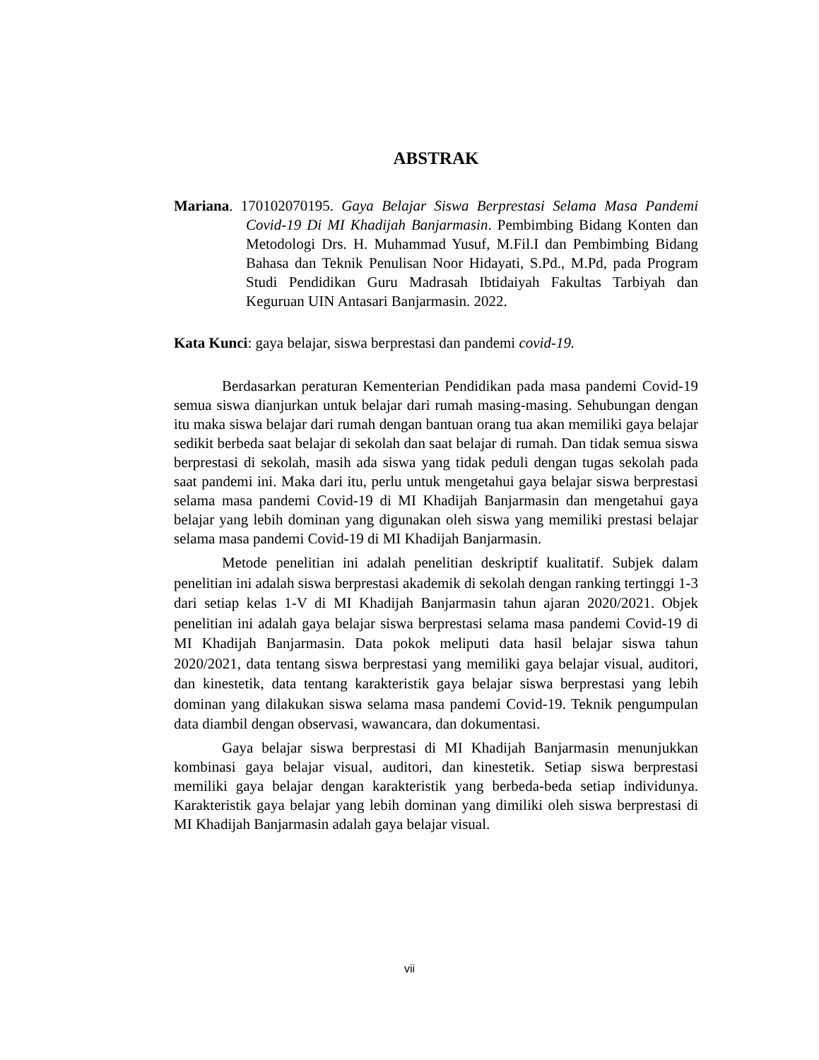ABSTRAK
Mariana. 170102070195. Gaya Belajar Siswa Berprestasi Selama Masa Pandemi Covid-19 Di MI Khadijah Banjarmasin. Pembimbing Bidang Konten dan Metodologi Drs. H. Muhammad Yusuf, M.Fil.I dan Pembimbing Bidang Bahasa dan Teknik Penulisan Noor Hidayati, S.Pd., M.Pd, pada Program Studi Pendidikan Guru Madrasah Ibtidaiyah Fakultas Tarbiyah dan Keguruan UIN Antasari Banjarmasin. 2022.
Kata Kunci: gaya belajar, siswa berprestasi dan pandemi covid-19.
Berdasarkan peraturan Kementerian Pendidikan pada masa pandemi Covid-19 semua siswa dianjurkan untuk belajar dari rumah masing-masing. Sehubungan dengan itu maka siswa belajar dari rumah dengan bantuan orang tua akan memiliki gaya belajar sedikit berbeda saat belajar di sekolah dan saat belajar di rumah. Dan tidak semua siswa berprestasi di sekolah, masih ada siswa yang tidak peduli dengan tugas sekolah pada saat pandemi ini. Maka dari itu, perlu untuk mengetahui gaya belajar siswa berprestasi selama masa pandemi Covid-19 di MI Khadijah Banjarmasin dan mengetahui gaya belajar yang lebih dominan yang digunakan oleh siswa yang memiliki prestasi belajar selama masa pandemi Covid-19 di MI Khadijah Banjarmasin.
Metode penelitian ini adalah penelitian deskriptif kualitatif. Subjek dalam penelitian ini adalah siswa berprestasi akademik di sekolah dengan ranking tertinggi 1-3 dari setiap kelas 1-V di MI Khadijah Banjarmasin tahun ajaran 2020/2021. Objek penelitian ini adalah gaya belajar siswa berprestasi selama masa pandemi Covid-19 di MI Khadijah Banjarmasin. Data pokok meliputi data hasil belajar siswa tahun 2020/2021, data tentang siswa berprestasi yang memiliki gaya belajar visual, auditori, dan kinestetik, data tentang karakteristik gaya belajar siswa berprestasi yang lebih dominan yang dilakukan siswa selama masa pandemi Covid-19. Teknik pengumpulan data diambil dengan observasi, wawancara, dan dokumentasi.
Gaya belajar siswa berprestasi di MI Khadijah Banjarmasin menunjukkan kombinasi gaya belajar visual, auditori, dan kinestetik. Setiap siswa berprestasi memiliki gaya belajar dengan karakteristik yang berbeda-beda setiap individunya. Karakteristik gaya belajar yang lebih dominan yang dimiliki oleh siswa berprestasi di MI Khadijah Banjarmasin adalah gaya belajar visual.
vii